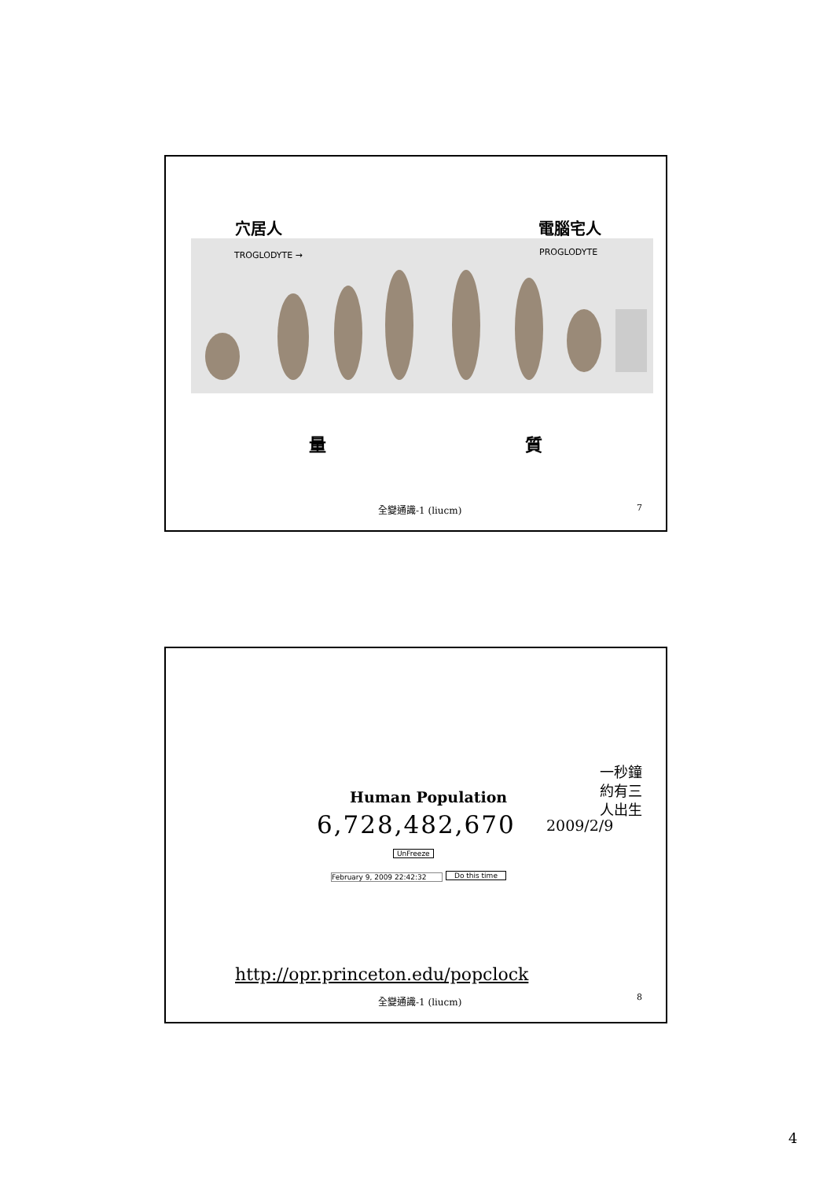穴居人 電腦宅人
TROGLODYTE → PROGLODYTE
量 質
全變通識-1 (liucm) 7
一秒鐘
約有三
人出生
Human Population
6,728,482,670 2009/2/9
UnFreeze
February 9, 2009 22:42:32 Do this time
http://opr.princeton.edu/popclock
全變通識-1 (liucm) 8
4